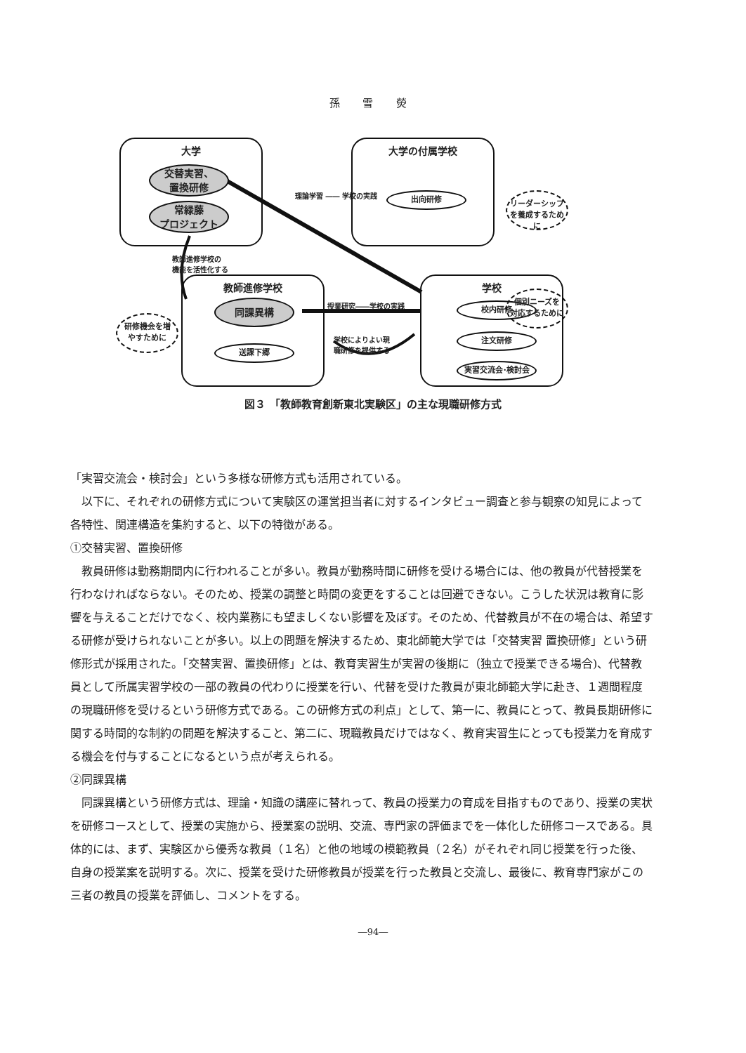孫 雪 熒
大学
交替実習、
置換研修
常緑藤
プロジェクト
大学の付属学校
出向研修
リーダーシップ
を養成するために
理論学習 ―― 学校の実践
教師進修学校の
機能を活性化する
教師進修学校
同課異構
送課下郷
研修機会を増
やすために
授業研究――学校の実践
学校によりよい現
職研修を提供する
学校
校内研修
注文研修
実習交流会･検討会
個別ニーズを
対応するために
図３ 「教師教育創新東北実験区」の主な現職研修方式
「実習交流会・検討会」という多様な研修方式も活用されている。
以下に、それぞれの研修方式について実験区の運営担当者に対するインタビュー調査と参与観察の知見によって各特性、関連構造を集約すると、以下の特徴がある。
①交替実習、置換研修
教員研修は勤務期間内に行われることが多い。教員が勤務時間に研修を受ける場合には、他の教員が代替授業を行わなければならない。そのため、授業の調整と時間の変更をすることは回避できない。こうした状況は教育に影響を与えることだけでなく、校内業務にも望ましくない影響を及ぼす。そのため、代替教員が不在の場合は、希望する研修が受けられないことが多い。以上の問題を解決するため、東北師範大学では「交替実習 置換研修」という研修形式が採用された。「交替実習、置換研修」とは、教育実習生が実習の後期に（独立で授業できる場合)、代替教員として所属実習学校の一部の教員の代わりに授業を行い、代替を受けた教員が東北師範大学に赴き、１週間程度の現職研修を受けるという研修方式である。この研修方式の利点」として、第一に、教員にとって、教員長期研修に関する時間的な制約の問題を解決すること、第二に、現職教員だけではなく、教育実習生にとっても授業力を育成する機会を付与することになるという点が考えられる。
②同課異構
同課異構という研修方式は、理論・知識の講座に替れって、教員の授業力の育成を目指すものであり、授業の実状を研修コースとして、授業の実施から、授業案の説明、交流、専門家の評価までを一体化した研修コースである。具体的には、まず、実験区から優秀な教員（１名）と他の地域の模範教員（２名）がそれぞれ同じ授業を行った後、自身の授業案を説明する。次に、授業を受けた研修教員が授業を行った教員と交流し、最後に、教育専門家がこの三者の教員の授業を評価し、コメントをする。
―94―